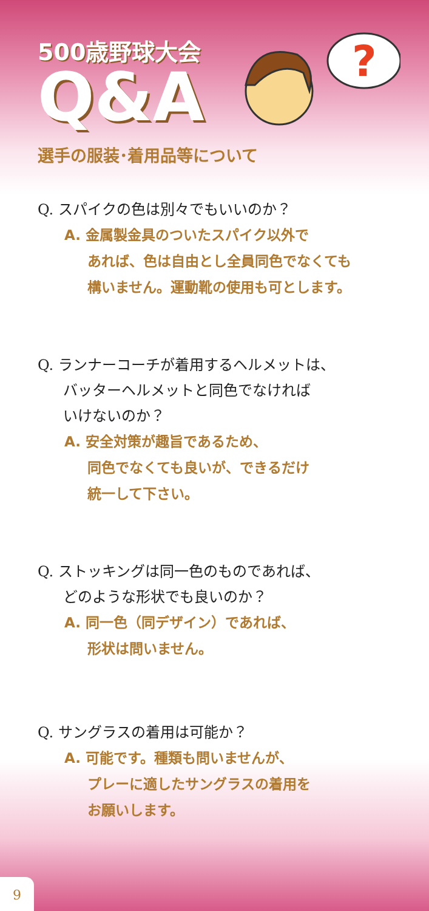?
500歳野球大会
Q&A
選手の服装･着用品等について
Q. スパイクの色は別々でもいいのか？
A. 金属製金具のついたスパイク以外で
あれば、色は自由とし全員同色でなくても
構いません。運動靴の使用も可とします。
Q. ランナーコーチが着用するヘルメットは、
バッターヘルメットと同色でなければ
いけないのか？
A. 安全対策が趣旨であるため、
同色でなくても良いが、できるだけ
統一して下さい。
Q. ストッキングは同一色のものであれば、
どのような形状でも良いのか？
A. 同一色（同デザイン）であれば、
形状は問いません。
Q. サングラスの着用は可能か？
A. 可能です。種類も問いませんが、
プレーに適したサングラスの着用を
お願いします。
9